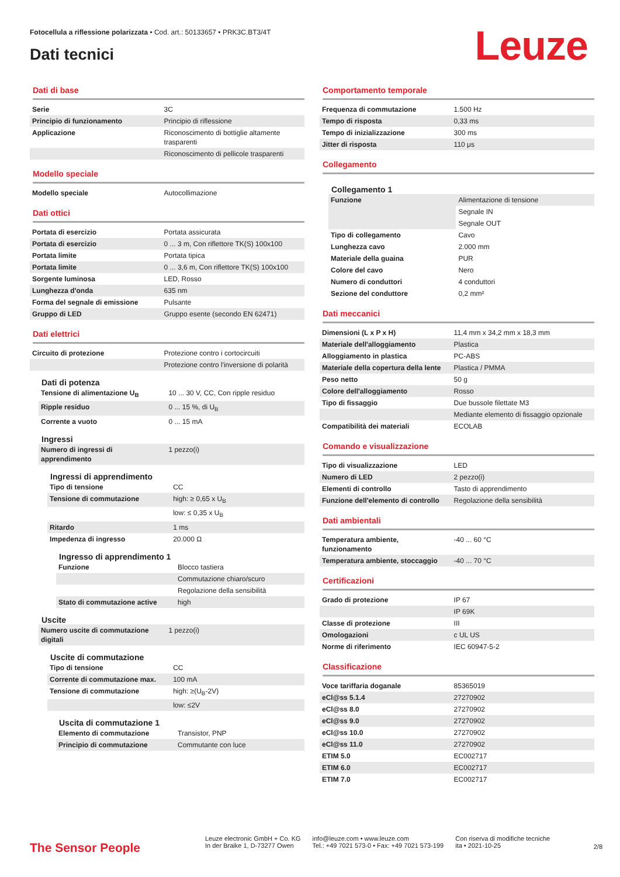Fotocellula a riflessione polarizzata • Cod. art.: 50133657 • PRK3C.BT3/4T
Dati tecnici Leuze
Dati di base
| Serie | 3C |
| Principio di funzionamento | Principio di riflessione |
| Applicazione | Riconoscimento di bottiglie altamente trasparenti |
| | Riconoscimento di pellicole trasparenti |
Modello speciale
| Modello speciale | Autocollimazione |
Dati ottici
| Portata di esercizio | Portata assicurata |
| Portata di esercizio | 0 ... 3 m, Con riflettore TK(S) 100x100 |
| Portata limite | Portata tipica |
| Portata limite | 0 ... 3,6 m, Con riflettore TK(S) 100x100 |
| Sorgente luminosa | LED, Rosso |
| Lunghezza d'onda | 635 nm |
| Forma del segnale di emissione | Pulsante |
| Gruppo di LED | Gruppo esente (secondo EN 62471) |
Dati elettrici
| Circuito di protezione | Protezione contro i cortocircuiti |
| | Protezione contro l'inversione di polarità |
Dati di potenza
| Tensione di alimentazione U<sub>B</sub> | 10 ... 30 V, CC, Con ripple residuo |
| Ripple residuo | 0 ... 15 %, di U<sub>B</sub> |
| Corrente a vuoto | 0 ... 15 mA |
Ingressi
| Numero di ingressi di apprendimento | 1 pezzo(i) |
Ingressi di apprendimento
| Tipo di tensione | CC |
| Tensione di commutazione | high: ≥ 0,65 x U<sub>B</sub> |
| | low: ≤ 0,35 x U<sub>B</sub> |
| Ritardo | 1 ms |
| Impedenza di ingresso | 20.000 Ω |
Ingresso di apprendimento 1
| Funzione | Blocco tastiera |
| | Commutazione chiaro/scuro |
| | Regolazione della sensibilità |
| Stato di commutazione active | high |
Uscite
| Numero uscite di commutazione digitali | 1 pezzo(i) |
Uscite di commutazione
| Tipo di tensione | CC |
| Corrente di commutazione max. | 100 mA |
| Tensione di commutazione | high: ≥(U<sub>B</sub>-2V) |
| | low: ≤2V |
Uscita di commutazione 1
| Elemento di commutazione | Transistor, PNP |
| Principio di commutazione | Commutante con luce |
Comportamento temporale
| Frequenza di commutazione | 1.500 Hz |
| Tempo di risposta | 0,33 ms |
| Tempo di inizializzazione | 300 ms |
| Jitter di risposta | 110 μs |
Collegamento
Collegamento 1
| Funzione | Alimentazione di tensione |
| | Segnale IN |
| | Segnale OUT |
| Tipo di collegamento | Cavo |
| Lunghezza cavo | 2.000 mm |
| Materiale della guaina | PUR |
| Colore del cavo | Nero |
| Numero di conduttori | 4 conduttori |
| Sezione del conduttore | 0,2 mm² |
Dati meccanici
| Dimensioni (L x P x H) | 11,4 mm x 34,2 mm x 18,3 mm |
| Materiale dell'alloggiamento | Plastica |
| Alloggiamento in plastica | PC-ABS |
| Materiale della copertura della lente | Plastica / PMMA |
| Peso netto | 50 g |
| Colore dell'alloggiamento | Rosso |
| Tipo di fissaggio | Due bussole filettate M3 |
| | Mediante elemento di fissaggio opzionale |
| Compatibilità dei materiali | ECOLAB |
Comando e visualizzazione
| Tipo di visualizzazione | LED |
| Numero di LED | 2 pezzo(i) |
| Elementi di controllo | Tasto di apprendimento |
| Funzione dell'elemento di controllo | Regolazione della sensibilità |
Dati ambientali
| Temperatura ambiente, funzionamento | -40 ... 60 °C |
| Temperatura ambiente, stoccaggio | -40 ... 70 °C |
Certificazioni
| Grado di protezione | IP 67 |
| | IP 69K |
| Classe di protezione | III |
| Omologazioni | c UL US |
| Norme di riferimento | IEC 60947-5-2 |
Classificazione
| Voce tariffaria doganale | 85365019 |
| eCl@ss 5.1.4 | 27270902 |
| eCl@ss 8.0 | 27270902 |
| eCl@ss 9.0 | 27270902 |
| eCl@ss 10.0 | 27270902 |
| eCl@ss 11.0 | 27270902 |
| ETIM 5.0 | EC002717 |
| ETIM 6.0 | EC002717 |
| ETIM 7.0 | EC002717 |
The Sensor People
Leuze electronic GmbH + Co. KG
In der Braike 1, D-73277 Owen
info@leuze.com • www.leuze.com
Tel.: +49 7021 573-0 • Fax: +49 7021 573-199
Con riserva di modifiche tecniche
ita • 2021-10-25
2/8